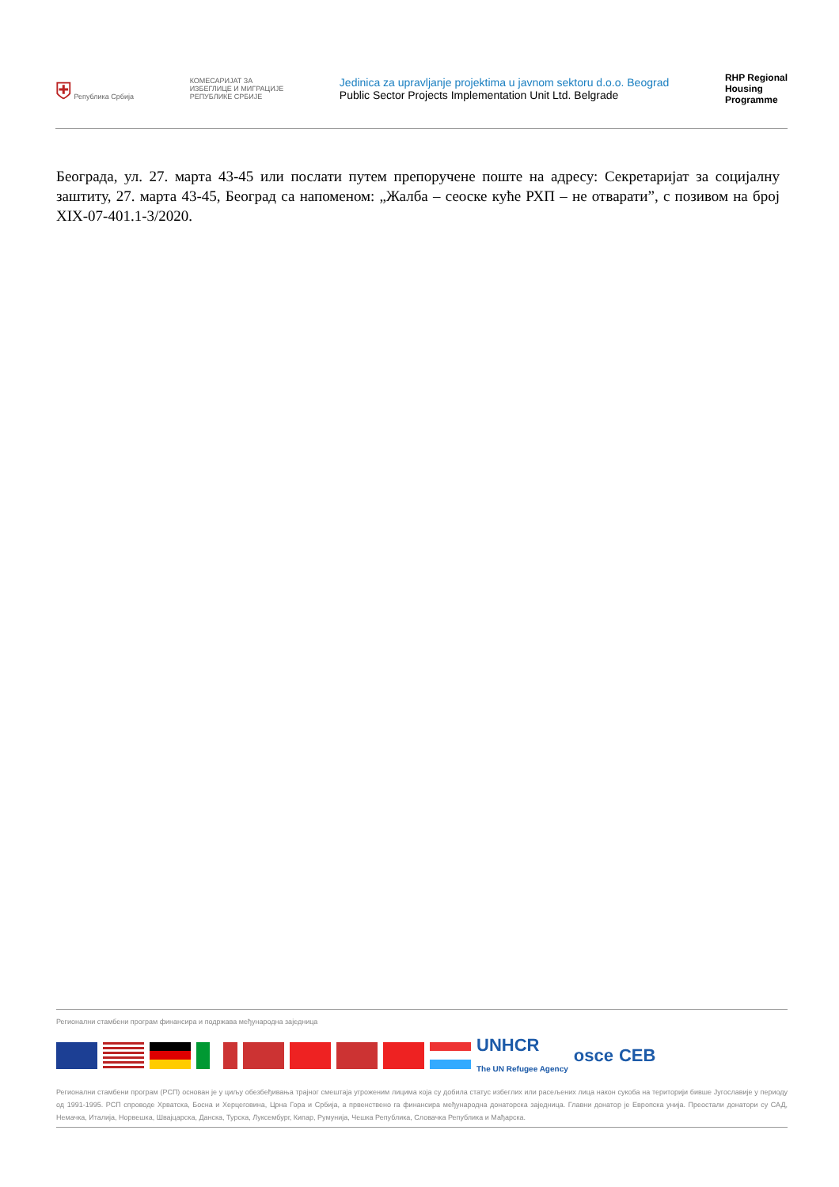⛨ Република Србија
КОМЕСАРИЈАТ ЗА
ИЗБЕГЛИЦЕ И МИГРАЦИЈЕ
РЕПУБЛИКЕ СРБИЈЕ
Jedinica za upravljanje projektima u javnom sektoru d.o.o. Beograd
Public Sector Projects Implementation Unit Ltd. Belgrade
RHP Regional
Housing
Programme
Београда, ул. 27. марта 43-45 или послати путем препоручене поште на адресу: Секретаријат за социјалну заштиту, 27. марта 43-45, Београд са напоменом: „Жалба – сеоске куће РХП – не отварати”, с позивом на број XIX-07-401.1-3/2020.
Регионални стамбени програм финансира и подржава међународна заједница
UNHCR
The UN Refugee Agency osce CEB
Регионални стамбени програм (РСП) основан је у циљу обезбеђивања трајног смештаја угроженим лицима која су добила статус избеглих или расељених лица након сукоба на територији бивше Југославије у периоду од 1991-1995. РСП спроводе Хрватска, Босна и Херцеговина, Црна Гора и Србија, а првенствено га финансира међународна донаторска заједница. Главни донатор је Европска унија. Преостали донатори су САД, Немачка, Италија, Норвешка, Швајцарска, Данска, Турска, Луксембург, Кипар, Румунија, Чешка Република, Словачка Република и Мађарска.